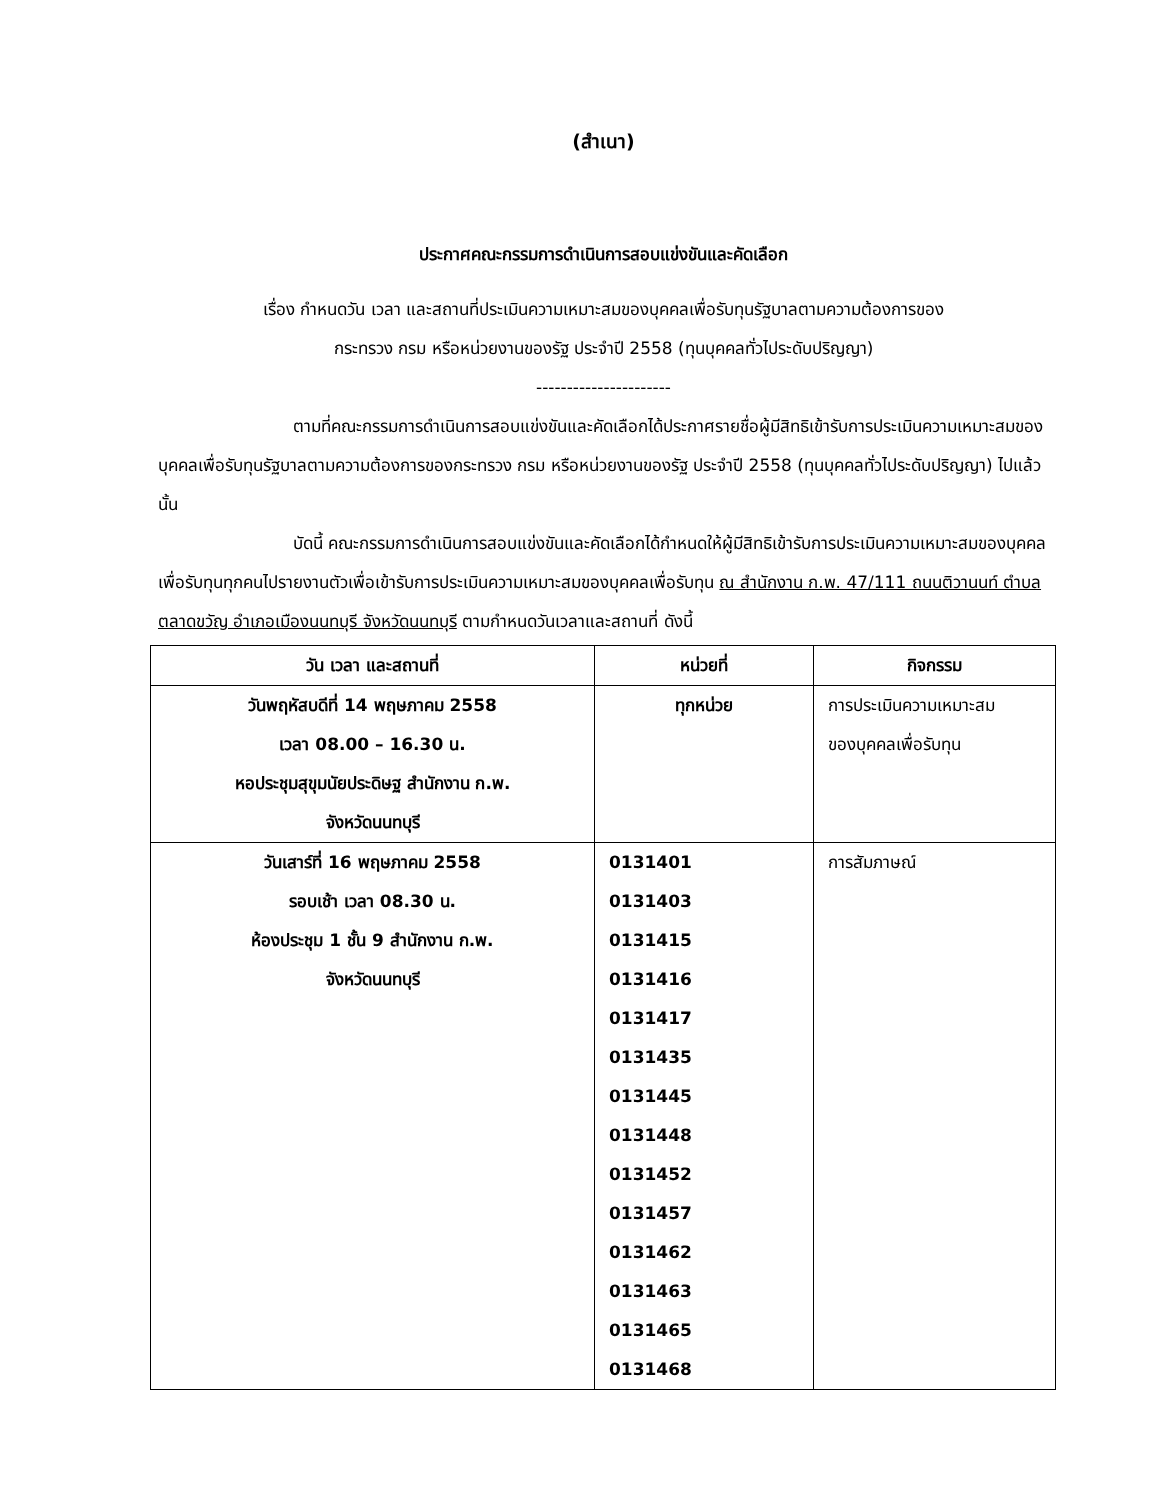(สำเนา)
ประกาศคณะกรรมการดำเนินการสอบแข่งขันและคัดเลือก
เรื่อง กำหนดวัน เวลา และสถานที่ประเมินความเหมาะสมของบุคคลเพื่อรับทุนรัฐบาลตามความต้องการของ
กระทรวง กรม หรือหน่วยงานของรัฐ ประจำปี 2558 (ทุนบุคคลทั่วไประดับปริญญา)
----------------------
ตามที่คณะกรรมการดำเนินการสอบแข่งขันและคัดเลือกได้ประกาศรายชื่อผู้มีสิทธิเข้ารับการประเมินความเหมาะสมของบุคคลเพื่อรับทุนรัฐบาลตามความต้องการของกระทรวง กรม หรือหน่วยงานของรัฐ ประจำปี 2558 (ทุนบุคคลทั่วไประดับปริญญา) ไปแล้ว นั้น
บัดนี้ คณะกรรมการดำเนินการสอบแข่งขันและคัดเลือกได้กำหนดให้ผู้มีสิทธิเข้ารับการประเมินความเหมาะสมของบุคคลเพื่อรับทุนทุกคนไปรายงานตัวเพื่อเข้ารับการประเมินความเหมาะสมของบุคคลเพื่อรับทุน ณ สำนักงาน ก.พ. 47/111 ถนนติวานนท์ ตำบลตลาดขวัญ อำเภอเมืองนนทบุรี จังหวัดนนทบุรี ตามกำหนดวันเวลาและสถานที่ ดังนี้
| วัน เวลา และสถานที่ | หน่วยที่ | กิจกรรม |
| --- | --- | --- |
| วันพฤหัสบดีที่ 14 พฤษภาคม 2558 เวลา 08.00 – 16.30 น. หอประชุมสุขุมนัยประดิษฐ สำนักงาน ก.พ. จังหวัดนนทบุรี | ทุกหน่วย | การประเมินความเหมาะสม ของบุคคลเพื่อรับทุน |
| วันเสาร์ที่ 16 พฤษภาคม 2558 รอบเช้า เวลา 08.30 น. ห้องประชุม 1 ชั้น 9 สำนักงาน ก.พ. จังหวัดนนทบุรี | 0131401 0131403 0131415 0131416 0131417 0131435 0131445 0131448 0131452 0131457 0131462 0131463 0131465 0131468 | การสัมภาษณ์ |